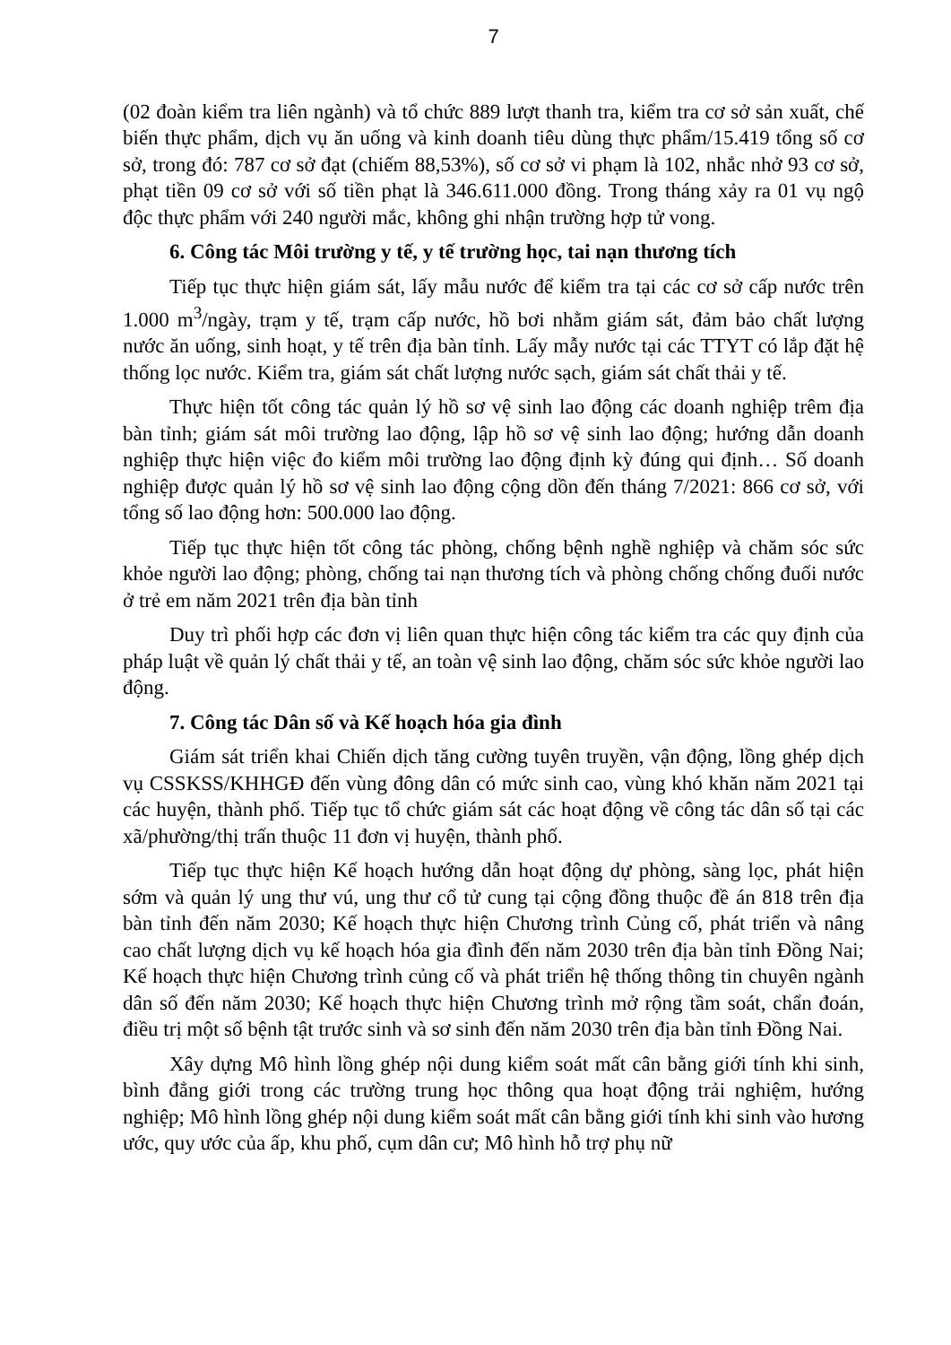7
(02 đoàn kiểm tra liên ngành) và tổ chức 889 lượt thanh tra, kiểm tra cơ sở sản xuất, chế biến thực phẩm, dịch vụ ăn uống và kinh doanh tiêu dùng thực phẩm/15.419 tổng số cơ sở, trong đó: 787 cơ sở đạt (chiếm 88,53%), số cơ sở vi phạm là 102, nhắc nhở 93 cơ sở, phạt tiền 09 cơ sở với số tiền phạt là 346.611.000 đồng. Trong tháng xảy ra 01 vụ ngộ độc thực phẩm với 240 người mắc, không ghi nhận trường hợp tử vong.
6. Công tác Môi trường y tế, y tế trường học, tai nạn thương tích
Tiếp tục thực hiện giám sát, lấy mẫu nước để kiểm tra tại các cơ sở cấp nước trên 1.000 m<sup>3</sup>/ngày, trạm y tế, trạm cấp nước, hồ bơi nhằm giám sát, đảm bảo chất lượng nước ăn uống, sinh hoạt, y tế trên địa bàn tỉnh. Lấy mẫy nước tại các TTYT có lắp đặt hệ thống lọc nước. Kiểm tra, giám sát chất lượng nước sạch, giám sát chất thải y tế.
Thực hiện tốt công tác quản lý hồ sơ vệ sinh lao động các doanh nghiệp trêm địa bàn tỉnh; giám sát môi trường lao động, lập hồ sơ vệ sinh lao động; hướng dẫn doanh nghiệp thực hiện việc đo kiểm môi trường lao động định kỳ đúng qui định… Số doanh nghiệp được quản lý hồ sơ vệ sinh lao động cộng dồn đến tháng 7/2021: 866 cơ sở, với tổng số lao động hơn: 500.000 lao động.
Tiếp tục thực hiện tốt công tác phòng, chống bệnh nghề nghiệp và chăm sóc sức khỏe người lao động; phòng, chống tai nạn thương tích và phòng chống chống đuối nước ở trẻ em năm 2021 trên địa bàn tỉnh
Duy trì phối hợp các đơn vị liên quan thực hiện công tác kiểm tra các quy định của pháp luật về quản lý chất thải y tế, an toàn vệ sinh lao động, chăm sóc sức khỏe người lao động.
7. Công tác Dân số và Kế hoạch hóa gia đình
Giám sát triển khai Chiến dịch tăng cường tuyên truyền, vận động, lồng ghép dịch vụ CSSKSS/KHHGĐ đến vùng đông dân có mức sinh cao, vùng khó khăn năm 2021 tại các huyện, thành phố. Tiếp tục tổ chức giám sát các hoạt động về công tác dân số tại các xã/phường/thị trấn thuộc 11 đơn vị huyện, thành phố.
Tiếp tục thực hiện Kế hoạch hướng dẫn hoạt động dự phòng, sàng lọc, phát hiện sớm và quản lý ung thư vú, ung thư cổ tử cung tại cộng đồng thuộc đề án 818 trên địa bàn tỉnh đến năm 2030; Kế hoạch thực hiện Chương trình Củng cố, phát triển và nâng cao chất lượng dịch vụ kế hoạch hóa gia đình đến năm 2030 trên địa bàn tỉnh Đồng Nai; Kế hoạch thực hiện Chương trình củng cố và phát triển hệ thống thông tin chuyên ngành dân số đến năm 2030; Kế hoạch thực hiện Chương trình mở rộng tầm soát, chẩn đoán, điều trị một số bệnh tật trước sinh và sơ sinh đến năm 2030 trên địa bàn tỉnh Đồng Nai.
Xây dựng Mô hình lồng ghép nội dung kiểm soát mất cân bằng giới tính khi sinh, bình đẳng giới trong các trường trung học thông qua hoạt động trải nghiệm, hướng nghiệp; Mô hình lồng ghép nội dung kiểm soát mất cân bằng giới tính khi sinh vào hương ước, quy ước của ấp, khu phố, cụm dân cư; Mô hình hỗ trợ phụ nữ